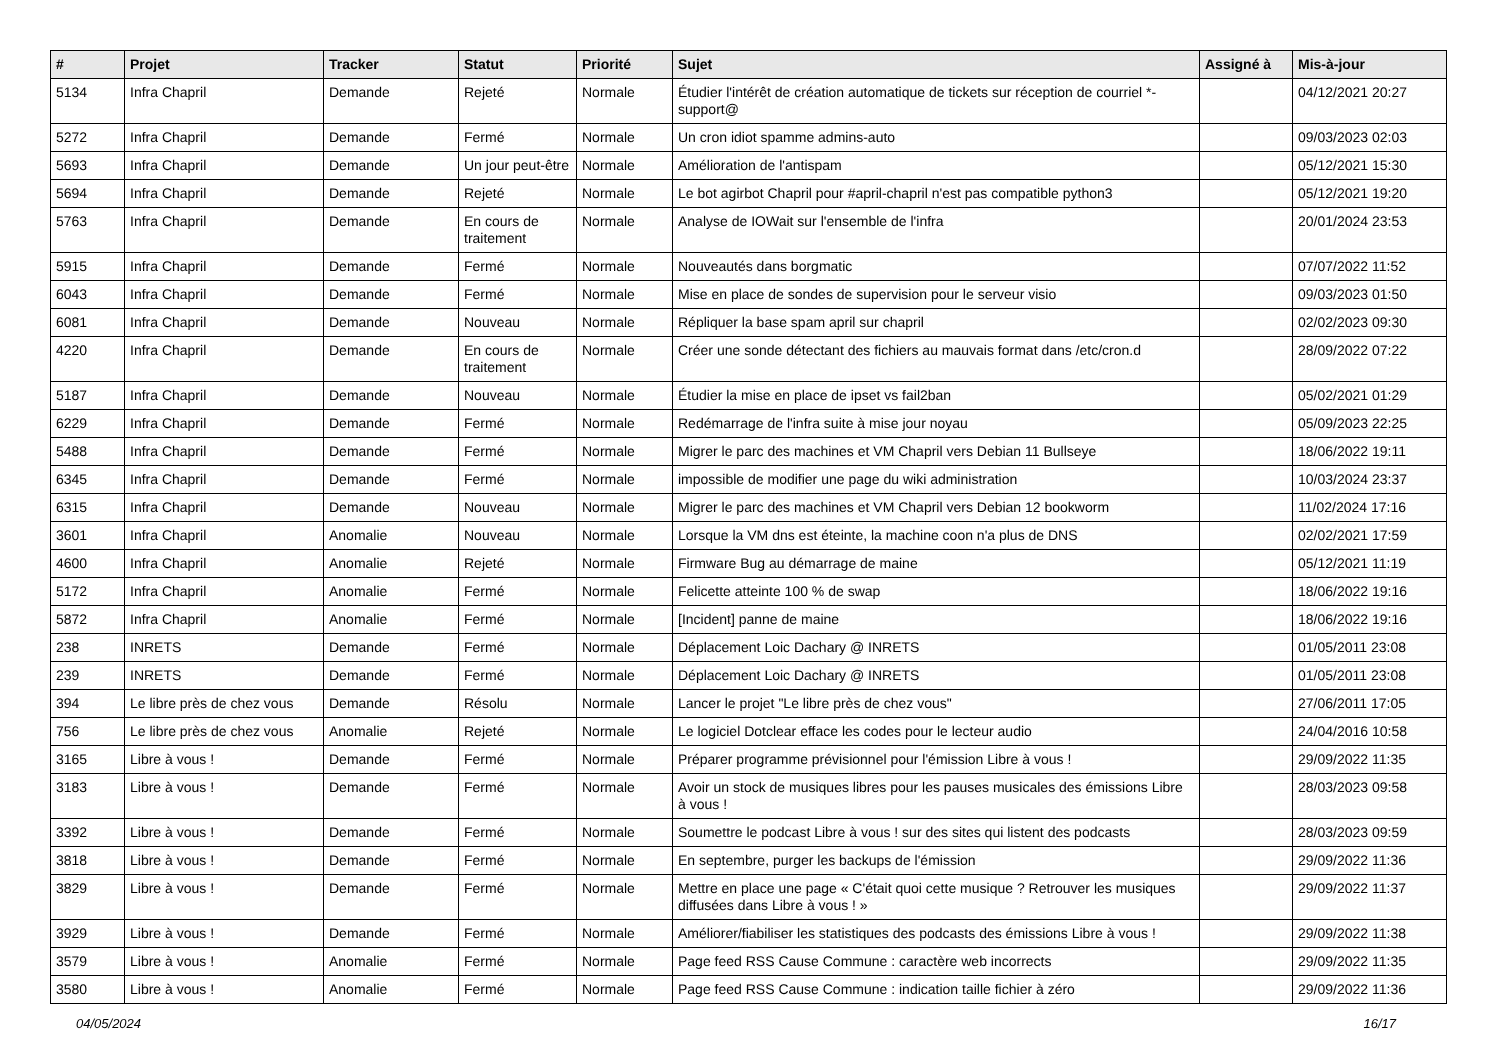| # | Projet | Tracker | Statut | Priorité | Sujet | Assigné à | Mis-à-jour |
| --- | --- | --- | --- | --- | --- | --- | --- |
| 5134 | Infra Chapril | Demande | Rejeté | Normale | Étudier l'intérêt de création automatique de tickets sur réception de courriel *-support@ | | 04/12/2021 20:27 |
| 5272 | Infra Chapril | Demande | Fermé | Normale | Un cron idiot spamme admins-auto | | 09/03/2023 02:03 |
| 5693 | Infra Chapril | Demande | Un jour peut-être | Normale | Amélioration de l'antispam | | 05/12/2021 15:30 |
| 5694 | Infra Chapril | Demande | Rejeté | Normale | Le bot agirbot Chapril pour #april-chapril n'est pas compatible python3 | | 05/12/2021 19:20 |
| 5763 | Infra Chapril | Demande | En cours de traitement | Normale | Analyse de IOWait sur l'ensemble de l'infra | | 20/01/2024 23:53 |
| 5915 | Infra Chapril | Demande | Fermé | Normale | Nouveautés dans borgmatic | | 07/07/2022 11:52 |
| 6043 | Infra Chapril | Demande | Fermé | Normale | Mise en place de sondes de supervision pour le serveur visio | | 09/03/2023 01:50 |
| 6081 | Infra Chapril | Demande | Nouveau | Normale | Répliquer la base spam april sur chapril | | 02/02/2023 09:30 |
| 4220 | Infra Chapril | Demande | En cours de traitement | Normale | Créer une sonde détectant des fichiers au mauvais format dans /etc/cron.d | | 28/09/2022 07:22 |
| 5187 | Infra Chapril | Demande | Nouveau | Normale | Étudier la mise en place de ipset vs fail2ban | | 05/02/2021 01:29 |
| 6229 | Infra Chapril | Demande | Fermé | Normale | Redémarrage de l'infra suite à mise jour noyau | | 05/09/2023 22:25 |
| 5488 | Infra Chapril | Demande | Fermé | Normale | Migrer le parc des machines et VM Chapril vers Debian 11 Bullseye | | 18/06/2022 19:11 |
| 6345 | Infra Chapril | Demande | Fermé | Normale | impossible de modifier une page du wiki administration | | 10/03/2024 23:37 |
| 6315 | Infra Chapril | Demande | Nouveau | Normale | Migrer le parc des machines et VM Chapril vers Debian 12 bookworm | | 11/02/2024 17:16 |
| 3601 | Infra Chapril | Anomalie | Nouveau | Normale | Lorsque la VM dns est éteinte, la machine coon n'a plus de DNS | | 02/02/2021 17:59 |
| 4600 | Infra Chapril | Anomalie | Rejeté | Normale | Firmware Bug au démarrage de maine | | 05/12/2021 11:19 |
| 5172 | Infra Chapril | Anomalie | Fermé | Normale | Felicette atteinte 100 % de swap | | 18/06/2022 19:16 |
| 5872 | Infra Chapril | Anomalie | Fermé | Normale | [Incident] panne de maine | | 18/06/2022 19:16 |
| 238 | INRETS | Demande | Fermé | Normale | Déplacement Loic Dachary @ INRETS | | 01/05/2011 23:08 |
| 239 | INRETS | Demande | Fermé | Normale | Déplacement Loic Dachary @ INRETS | | 01/05/2011 23:08 |
| 394 | Le libre près de chez vous | Demande | Résolu | Normale | Lancer le projet "Le libre près de chez vous" | | 27/06/2011 17:05 |
| 756 | Le libre près de chez vous | Anomalie | Rejeté | Normale | Le logiciel Dotclear efface les codes pour le lecteur audio | | 24/04/2016 10:58 |
| 3165 | Libre à vous ! | Demande | Fermé | Normale | Préparer programme prévisionnel pour l'émission Libre à vous ! | | 29/09/2022 11:35 |
| 3183 | Libre à vous ! | Demande | Fermé | Normale | Avoir un stock de musiques libres pour les pauses musicales des émissions Libre à vous ! | | 28/03/2023 09:58 |
| 3392 | Libre à vous ! | Demande | Fermé | Normale | Soumettre le podcast Libre à vous ! sur des sites qui listent des podcasts | | 28/03/2023 09:59 |
| 3818 | Libre à vous ! | Demande | Fermé | Normale | En septembre, purger les backups de l'émission | | 29/09/2022 11:36 |
| 3829 | Libre à vous ! | Demande | Fermé | Normale | Mettre en place une page « C'était quoi cette musique ? Retrouver les musiques diffusées dans Libre à vous ! » | | 29/09/2022 11:37 |
| 3929 | Libre à vous ! | Demande | Fermé | Normale | Améliorer/fiabiliser les statistiques des podcasts des émissions Libre à vous ! | | 29/09/2022 11:38 |
| 3579 | Libre à vous ! | Anomalie | Fermé | Normale | Page feed RSS Cause Commune : caractère web incorrects | | 29/09/2022 11:35 |
| 3580 | Libre à vous ! | Anomalie | Fermé | Normale | Page feed RSS Cause Commune : indication taille fichier à zéro | | 29/09/2022 11:36 |
04/05/2024 16/17